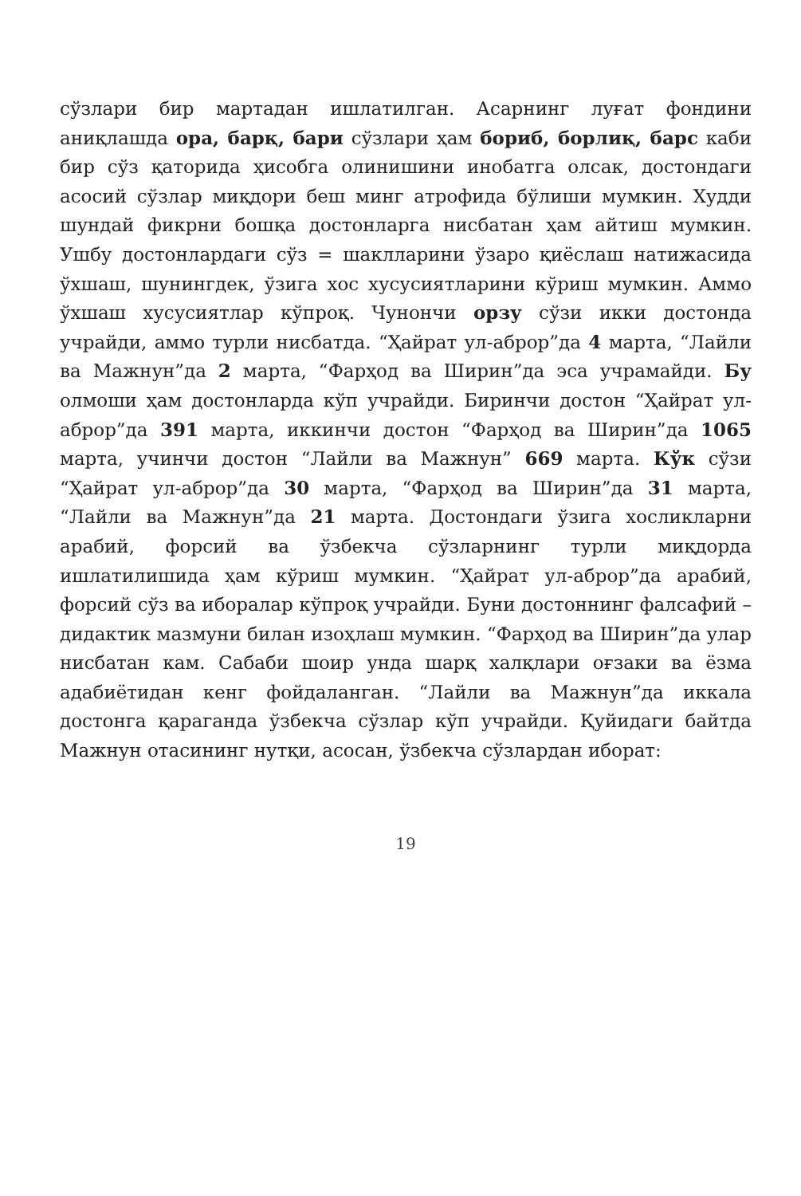сўзлари бир мартадан ишлатилган. Асарнинг луғат фондини аниқлашда ора, барқ, бари сўзлари ҳам бориб, борлиқ, барс каби бир сўз қаторида ҳисобга олинишини инобатга олсак, достондаги асосий сўзлар миқдори беш минг атрофида бўлиши мумкин. Худди шундай фикрни бошқа достонларга нисбатан ҳам айтиш мумкин. Ушбу достонлардаги сўз = шаклларини ўзаро қиёслаш натижасида ўхшаш, шунингдек, ўзига хос хусусиятларини кўриш мумкин. Аммо ўхшаш хусусиятлар кўпроқ. Чунончи орзу сўзи икки достонда учрайди, аммо турли нисбатда. “Ҳайрат ул-аброр”да 4 марта, “Лайли ва Мажнун”да 2 марта, “Фарҳод ва Ширин”да эса учрамайди. Бу олмоши ҳам достонларда кўп учрайди. Биринчи достон “Ҳайрат ул-аброр”да 391 марта, иккинчи достон “Фарҳод ва Ширин”да 1065 марта, учинчи достон “Лайли ва Мажнун” 669 марта. Кўк сўзи “Ҳайрат ул-аброр”да 30 марта, “Фарҳод ва Ширин”да 31 марта, “Лайли ва Мажнун”да 21 марта. Достондаги ўзига хосликларни арабий, форсий ва ўзбекча сўзларнинг турли миқдорда ишлатилишида ҳам кўриш мумкин. “Ҳайрат ул-аброр”да арабий, форсий сўз ва иборалар кўпроқ учрайди. Буни достоннинг фалсафий – дидактик мазмуни билан изоҳлаш мумкин. “Фарҳод ва Ширин”да улар нисбатан кам. Сабаби шоир унда шарқ халқлари оғзаки ва ёзма адабиётидан кенг фойдаланган. “Лайли ва Мажнун”да иккала достонга қараганда ўзбекча сўзлар кўп учрайди. Қуйидаги байтда Мажнун отасининг нутқи, асосан, ўзбекча сўзлардан иборат:
19